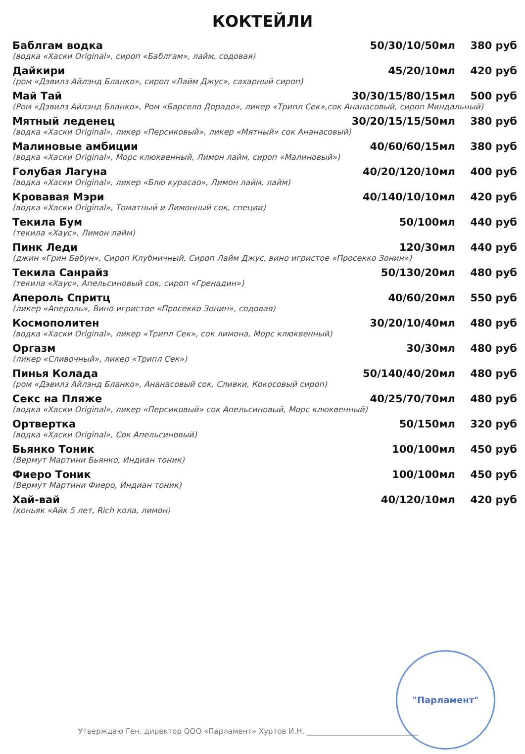КОКТЕЙЛИ
| Баблгам водка | 50/30/10/50мл | 380 руб |
| (водка «Хаски Original», сироп «Баблгам», лайм, содовая) | | |
| Дайкири | 45/20/10мл | 420 руб |
| (ром «Дэвилз Айлэнд Бланко», сироп «Лайм Джус», сахарный сироп) | | |
| Май Тай | 30/30/15/80/15мл | 500 руб |
| (Ром «Дэвилз Айлэнд Бланко», Ром «Барсело Дорадо», ликер «Трипл Сек»,сок Ананасовый, сироп Миндальный) | | |
| Мятный леденец | 30/20/15/15/50мл | 380 руб |
| (водка «Хаски Original», ликер «Персиковый», ликер «Мятный» сок Ананасовый) | | |
| Малиновые амбиции | 40/60/60/15мл | 380 руб |
| (водка «Хаски Original», Морс клюквенный, Лимон лайм, сироп «Малиновый») | | |
| Голубая Лагуна | 40/20/120/10мл | 400 руб |
| (водка «Хаски Original», ликер «Блю курасао», Лимон лайм, лайм) | | |
| Кровавая Мэри | 40/140/10/10мл | 420 руб |
| (водка «Хаски Original», Томатный и Лимонный сок, специи) | | |
| Текила Бум | 50/100мл | 440 руб |
| (текила «Хаус», Лимон лайм) | | |
| Пинк Леди | 120/30мл | 440 руб |
| (джин «Грин Бабун», Сироп Клубничный, Сироп Лайм Джус, вино игристое «Просекко Зонин») | | |
| Текила Санрайз | 50/130/20мл | 480 руб |
| (текила «Хаус», Апельсиновый сок, сироп «Гренадин») | | |
| Апероль Спритц | 40/60/20мл | 550 руб |
| (ликер «Апероль», Вино игристое «Просекко Зонин», содовая) | | |
| Космополитен | 30/20/10/40мл | 480 руб |
| (водка «Хаски Original», ликер «Трипл Сек», сок лимона, Морс клюквенный) | | |
| Оргазм | 30/30мл | 480 руб |
| (ликер «Сливочный», ликер «Трипл Сек») | | |
| Пинья Колада | 50/140/40/20мл | 480 руб |
| (ром «Дэвилз Айлэнд Бланко», Ананасовый сок, Сливки, Кокосовый сироп) | | |
| Секс на Пляже | 40/25/70/70мл | 480 руб |
| (водка «Хаски Original», ликер «Персиковый» сок Апельсиновый, Морс клюквенный) | | |
| Ортвертка | 50/150мл | 320 руб |
| (водка «Хаски Original», Сок Апельсиновый) | | |
| Бьянко Тоник | 100/100мл | 450 руб |
| (Вермут Мартини Бьянко, Индиан тоник) | | |
| Фиеро Тоник | 100/100мл | 450 руб |
| (Вермут Мартини Фиеро, Индиан тоник) | | |
| Хай-вай | 40/120/10мл | 420 руб |
| (коньяк «Айк 5 лет, Rich кола, лимон) | | |
"Парламент"
Утверждаю Ген. директор ООО «Парламент» Хуртов И.Н. ______________________________